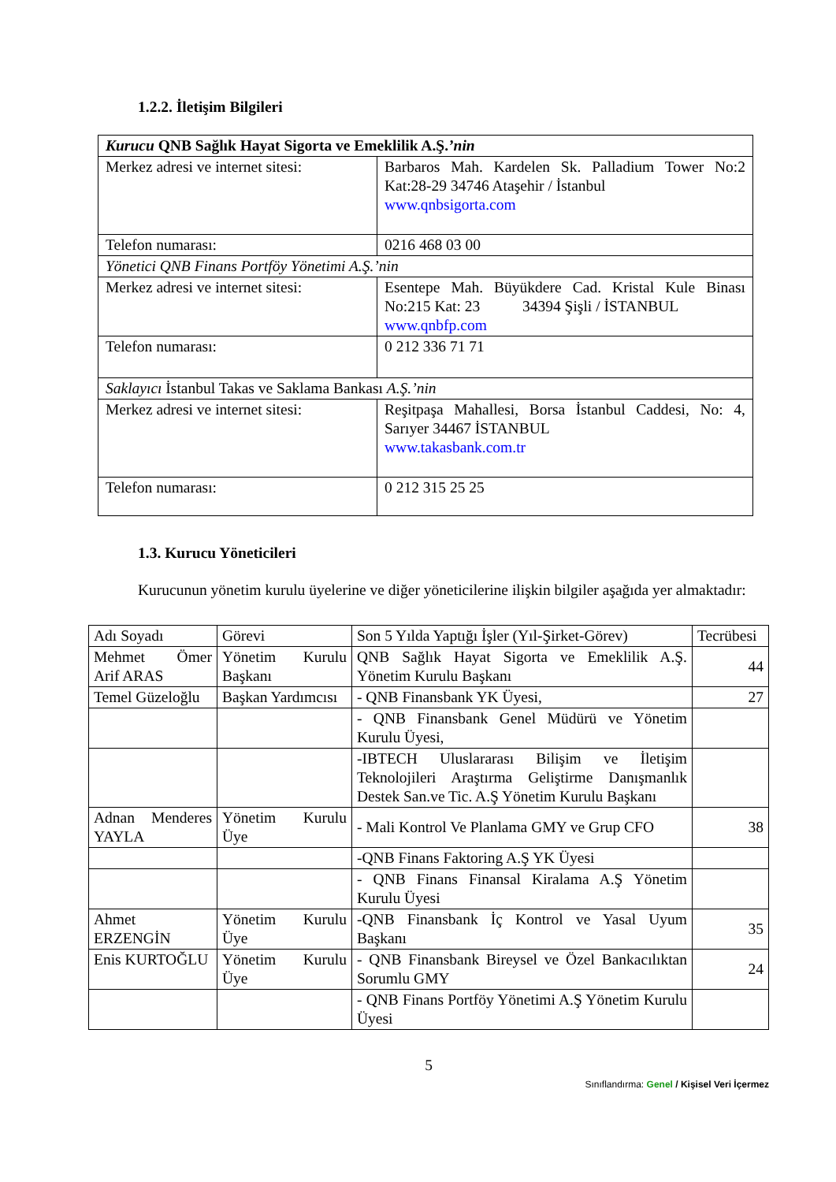1.2.2. İletişim Bilgileri
| Kurucu QNB Sağlık Hayat Sigorta ve Emeklilik A.Ş. ’nin | |
| Merkez adresi ve internet sitesi: | Barbaros Mah. Kardelen Sk. Palladium Tower No:2 Kat:28-29 34746 Ataşehir / İstanbul www.qnbsigorta.com |
| Telefon numarası: | 0216 468 03 00 |
| Yönetici QNB Finans Portföy Yönetimi A.Ş.’nin | |
| Merkez adresi ve internet sitesi: | Esentepe Mah. Büyükdere Cad. Kristal Kule Binası No:215 Kat: 23 34394 Şişli / İSTANBUL www.qnbfp.com |
| Telefon numarası: | 0 212 336 71 71 |
| Saklayıcı İstanbul Takas ve Saklama Bankası A.Ş.’nin | |
| Merkez adresi ve internet sitesi: | Reşitpaşa Mahallesi, Borsa İstanbul Caddesi, No: 4, Sarıyer 34467 İSTANBUL www.takasbank.com.tr |
| Telefon numarası: | 0 212 315 25 25 |
1.3. Kurucu Yöneticileri
Kurucunun yönetim kurulu üyelerine ve diğer yöneticilerine ilişkin bilgiler aşağıda yer almaktadır:
| Adı Soyadı | Görevi | Son 5 Yılda Yaptığı İşler (Yıl-Şirket-Görev) | Tecrübesi |
| --- | --- | --- | --- |
| Mehmet Ömer Arif ARAS | Yönetim Kurulu Başkanı | QNB Sağlık Hayat Sigorta ve Emeklilik A.Ş. Yönetim Kurulu Başkanı | 44 |
| Temel Güzeloğlu | Başkan Yardımcısı | - QNB Finansbank YK Üyesi, | 27 |
| | | - QNB Finansbank Genel Müdürü ve Yönetim Kurulu Üyesi, | |
| | | -IBTECH Uluslararası Bilişim ve İletişim Teknolojileri Araştırma Geliştirme Danışmanlık Destek San.ve Tic. A.Ş Yönetim Kurulu Başkanı | |
| Adnan Menderes YAYLA | Yönetim Kurulu Üye | - Mali Kontrol Ve Planlama GMY ve Grup CFO | 38 |
| | | -QNB Finans Faktoring A.Ş YK Üyesi | |
| | | - QNB Finans Finansal Kiralama A.Ş Yönetim Kurulu Üyesi | |
| Ahmet ERZENGİN | Yönetim Kurulu Üye | -QNB Finansbank İç Kontrol ve Yasal Uyum Başkanı | 35 |
| Enis KURTOĞLU | Yönetim Kurulu Üye | - QNB Finansbank Bireysel ve Özel Bankacılıktan Sorumlu GMY | 24 |
| | | - QNB Finans Portföy Yönetimi A.Ş Yönetim Kurulu Üyesi | |
5
Sınıflandırma: Genel / Kişisel Veri İçermez